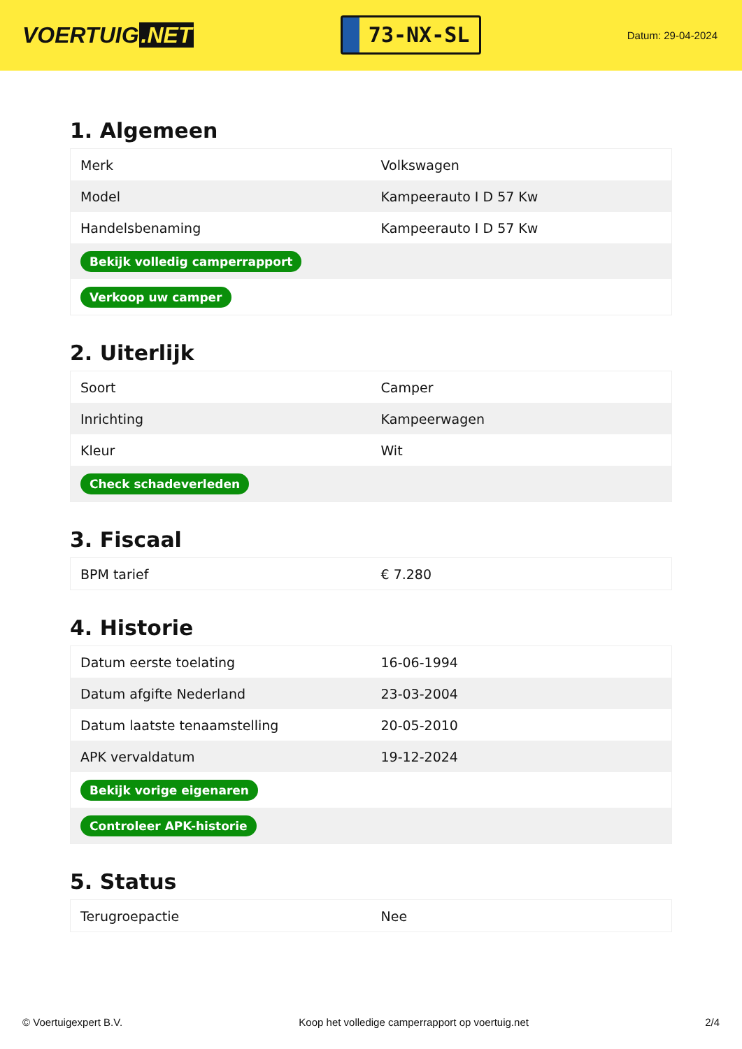VOERTUIG.NET
73-NX-SL
Datum: 29-04-2024
1. Algemeen
| Merk | Volkswagen |
| Model | Kampeerauto I D 57 Kw |
| Handelsbenaming | Kampeerauto I D 57 Kw |
| Bekijk volledig camperrapport | |
| Verkoop uw camper | |
2. Uiterlijk
| Soort | Camper |
| Inrichting | Kampeerwagen |
| Kleur | Wit |
| Check schadeverleden | |
3. Fiscaal
| BPM tarief | € 7.280 |
4. Historie
| Datum eerste toelating | 16-06-1994 |
| Datum afgifte Nederland | 23-03-2004 |
| Datum laatste tenaamstelling | 20-05-2010 |
| APK vervaldatum | 19-12-2024 |
| Bekijk vorige eigenaren | |
| Controleer APK-historie | |
5. Status
| Terugroepactie | Nee |
© Voertuigexpert B.V. Koop het volledige camperrapport op voertuig.net 2/4